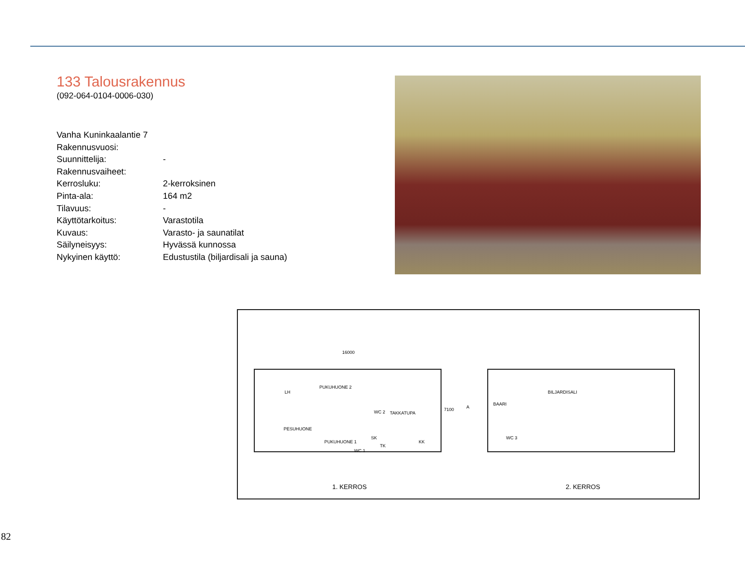133 Talousrakennus
(092-064-0104-0006-030)
| Vanha Kuninkaalantie 7 | |
| Rakennusvuosi: | |
| Suunnittelija: | - |
| Rakennusvaiheet: | |
| Kerrosluku: | 2-kerroksinen |
| Pinta-ala: | 164 m2 |
| Tilavuus: | - |
| Käyttötarkoitus: | Varastotila |
| Kuvaus: | Varasto- ja saunatilat |
| Säilyneisyys: | Hyvässä kunnossa |
| Nykyinen käyttö: | Edustustila (biljardisali ja sauna) |
16000
PESUHUONE
PUKUHUONE 2
WC 2
PUKUHUONE 1
WC 1
TAKKATUPA
SK
TK
KK
LH
7100 A
BILJARDISALI
BAARI
WC 3
1. KERROS 2. KERROS
82